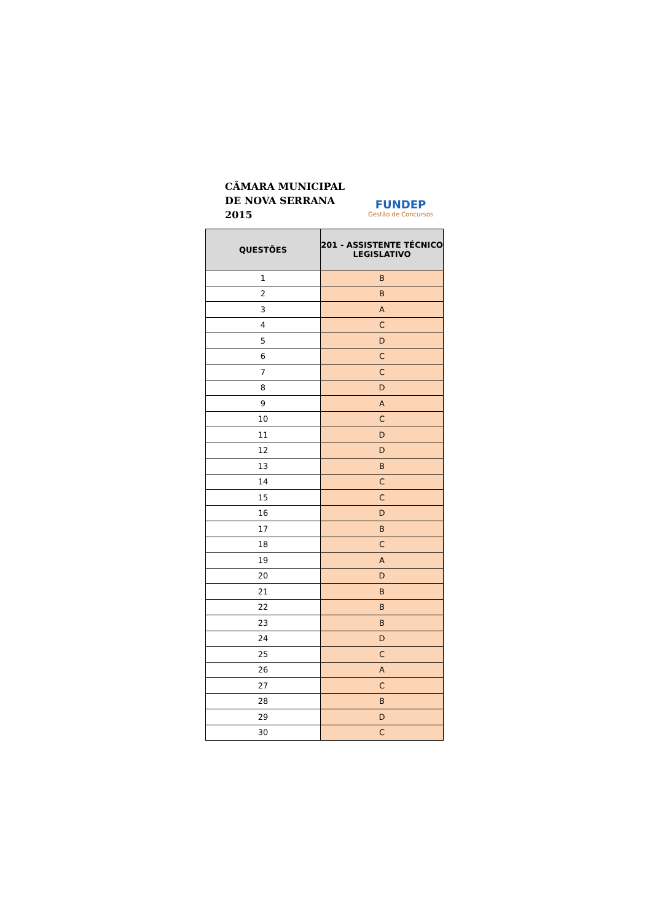CÂMARA MUNICIPAL
DE NOVA SERRANA
2015
FUNDEP
Gestão de Concursos
| QUESTÕES | 201 - ASSISTENTE TÉCNICO LEGISLATIVO |
| --- | --- |
| 1 | B |
| 2 | B |
| 3 | A |
| 4 | C |
| 5 | D |
| 6 | C |
| 7 | C |
| 8 | D |
| 9 | A |
| 10 | C |
| 11 | D |
| 12 | D |
| 13 | B |
| 14 | C |
| 15 | C |
| 16 | D |
| 17 | B |
| 18 | C |
| 19 | A |
| 20 | D |
| 21 | B |
| 22 | B |
| 23 | B |
| 24 | D |
| 25 | C |
| 26 | A |
| 27 | C |
| 28 | B |
| 29 | D |
| 30 | C |